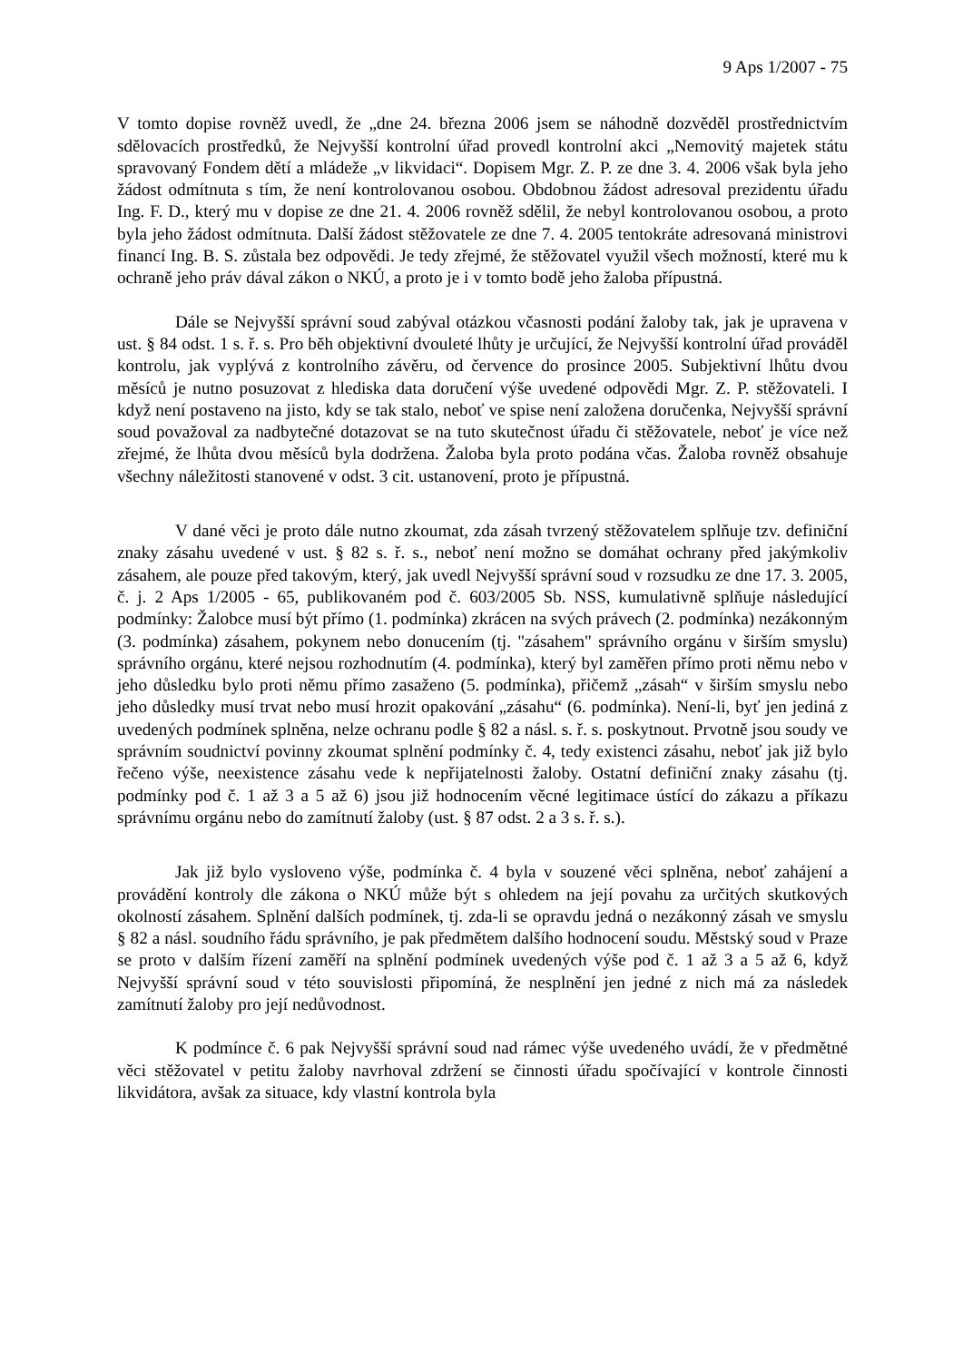9 Aps 1/2007 - 75
V tomto dopise rovněž uvedl, že „dne 24. března 2006 jsem se náhodně dozvěděl prostřednictvím sdělovacích prostředků, že Nejvyšší kontrolní úřad provedl kontrolní akci „Nemovitý majetek státu spravovaný Fondem dětí a mládeže „v likvidaci“. Dopisem Mgr. Z. P. ze dne 3. 4. 2006 však byla jeho žádost odmítnuta s tím, že není kontrolovanou osobou. Obdobnou žádost adresoval prezidentu úřadu Ing. F. D., který mu v dopise ze dne 21. 4. 2006 rovněž sdělil, že nebyl kontrolovanou osobou, a proto byla jeho žádost odmítnuta. Další žádost stěžovatele ze dne 7. 4. 2005 tentokráte adresovaná ministrovi financí Ing. B. S. zůstala bez odpovědi. Je tedy zřejmé, že stěžovatel využil všech možností, které mu k ochraně jeho práv dával zákon o NKÚ, a proto je i v tomto bodě jeho žaloba přípustná.
Dále se Nejvyšší správní soud zabýval otázkou včasnosti podání žaloby tak, jak je upravena v ust. § 84 odst. 1 s. ř. s. Pro běh objektivní dvouleté lhůty je určující, že Nejvyšší kontrolní úřad prováděl kontrolu, jak vyplývá z kontrolního závěru, od července do prosince 2005. Subjektivní lhůtu dvou měsíců je nutno posuzovat z hlediska data doručení výše uvedené odpovědi Mgr. Z. P. stěžovateli. I když není postaveno na jisto, kdy se tak stalo, neboť ve spise není založena doručenka, Nejvyšší správní soud považoval za nadbytečné dotazovat se na tuto skutečnost úřadu či stěžovatele, neboť je více než zřejmé, že lhůta dvou měsíců byla dodržena. Žaloba byla proto podána včas. Žaloba rovněž obsahuje všechny náležitosti stanovené v odst. 3 cit. ustanovení, proto je přípustná.
V dané věci je proto dále nutno zkoumat, zda zásah tvrzený stěžovatelem splňuje tzv. definiční znaky zásahu uvedené v ust. § 82 s. ř. s., neboť není možno se domáhat ochrany před jakýmkoliv zásahem, ale pouze před takovým, který, jak uvedl Nejvyšší správní soud v rozsudku ze dne 17. 3. 2005, č. j. 2 Aps 1/2005 - 65, publikovaném pod č. 603/2005 Sb. NSS, kumulativně splňuje následující podmínky: Žalobce musí být přímo (1. podmínka) zkrácen na svých právech (2. podmínka) nezákonným (3. podmínka) zásahem, pokynem nebo donucením (tj. "zásahem" správního orgánu v širším smyslu) správního orgánu, které nejsou rozhodnutím (4. podmínka), který byl zaměřen přímo proti němu nebo v jeho důsledku bylo proti němu přímo zasaženo (5. podmínka), přičemž „zásah“ v širším smyslu nebo jeho důsledky musí trvat nebo musí hrozit opakování „zásahu“ (6. podmínka). Není-li, byť jen jediná z uvedených podmínek splněna, nelze ochranu podle § 82 a násl. s. ř. s. poskytnout. Prvotně jsou soudy ve správním soudnictví povinny zkoumat splnění podmínky č. 4, tedy existenci zásahu, neboť jak již bylo řečeno výše, neexistence zásahu vede k nepřijatelnosti žaloby. Ostatní definiční znaky zásahu (tj. podmínky pod č. 1 až 3 a 5 až 6) jsou již hodnocením věcné legitimace ústící do zákazu a příkazu správnímu orgánu nebo do zamítnutí žaloby (ust. § 87 odst. 2 a 3 s. ř. s.).
Jak již bylo vysloveno výše, podmínka č. 4 byla v souzené věci splněna, neboť zahájení a provádění kontroly dle zákona o NKÚ může být s ohledem na její povahu za určitých skutkových okolností zásahem. Splnění dalších podmínek, tj. zda-li se opravdu jedná o nezákonný zásah ve smyslu § 82 a násl. soudního řádu správního, je pak předmětem dalšího hodnocení soudu. Městský soud v Praze se proto v dalším řízení zaměří na splnění podmínek uvedených výše pod č. 1 až 3 a 5 až 6, když Nejvyšší správní soud v této souvislosti připomíná, že nesplnění jen jedné z nich má za následek zamítnutí žaloby pro její nedůvodnost.
K podmínce č. 6 pak Nejvyšší správní soud nad rámec výše uvedeného uvádí, že v předmětné věci stěžovatel v petitu žaloby navrhoval zdržení se činnosti úřadu spočívající v kontrole činnosti likvidátora, avšak za situace, kdy vlastní kontrola byla